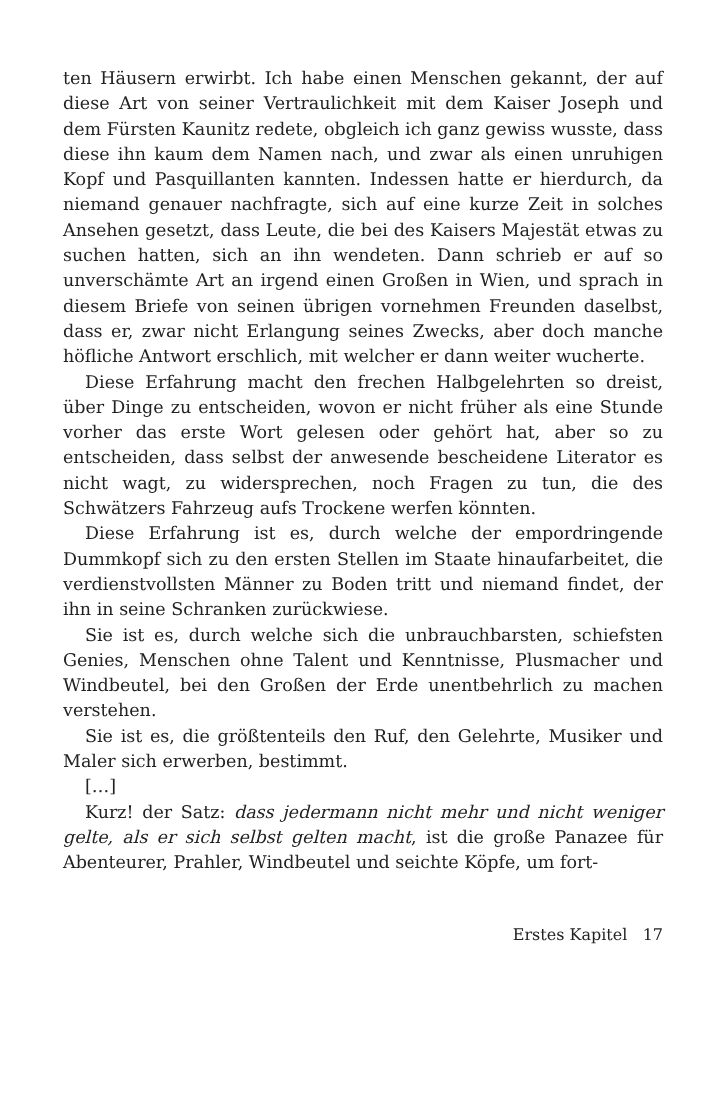ten Häusern erwirbt. Ich habe einen Menschen gekannt, der auf diese Art von seiner Vertraulichkeit mit dem Kaiser Joseph und dem Fürsten Kaunitz redete, obgleich ich ganz gewiss wusste, dass diese ihn kaum dem Namen nach, und zwar als einen unruhigen Kopf und Pasquillanten kannten. Indessen hatte er hierdurch, da niemand genauer nachfragte, sich auf eine kurze Zeit in solches Ansehen gesetzt, dass Leute, die bei des Kaisers Majestät etwas zu suchen hatten, sich an ihn wendeten. Dann schrieb er auf so unverschämte Art an irgend einen Großen in Wien, und sprach in diesem Briefe von seinen übrigen vornehmen Freunden daselbst, dass er, zwar nicht Erlangung seines Zwecks, aber doch manche höfliche Antwort erschlich, mit welcher er dann weiter wucherte.
Diese Erfahrung macht den frechen Halbgelehrten so dreist, über Dinge zu entscheiden, wovon er nicht früher als eine Stunde vorher das erste Wort gelesen oder gehört hat, aber so zu entscheiden, dass selbst der anwesende bescheidene Literator es nicht wagt, zu widersprechen, noch Fragen zu tun, die des Schwätzers Fahrzeug aufs Trockene werfen könnten.
Diese Erfahrung ist es, durch welche der empordringende Dummkopf sich zu den ersten Stellen im Staate hinaufarbeitet, die verdienstvollsten Männer zu Boden tritt und niemand findet, der ihn in seine Schranken zurückwiese.
Sie ist es, durch welche sich die unbrauchbarsten, schiefsten Genies, Menschen ohne Talent und Kenntnisse, Plusmacher und Windbeutel, bei den Großen der Erde unentbehrlich zu machen verstehen.
Sie ist es, die größtenteils den Ruf, den Gelehrte, Musiker und Maler sich erwerben, bestimmt.
[…]
Kurz! der Satz: dass jedermann nicht mehr und nicht weniger gelte, als er sich selbst gelten macht, ist die große Panazee für Abenteurer, Prahler, Windbeutel und seichte Köpfe, um fort-
Erstes Kapitel 17